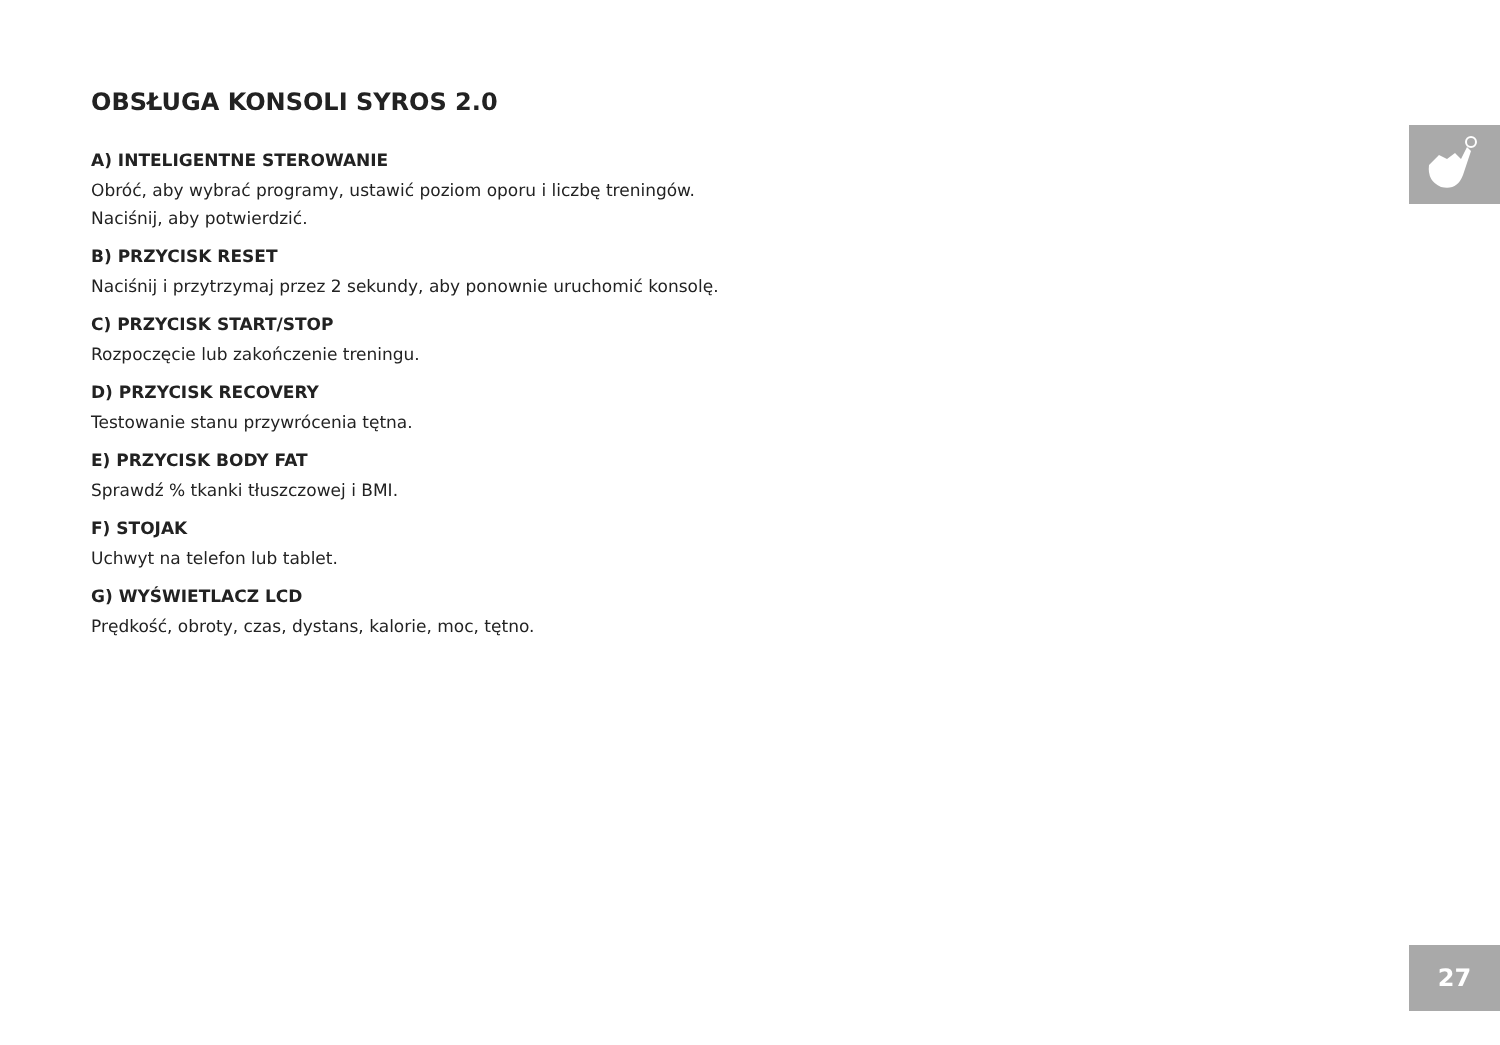OBSŁUGA KONSOLI SYROS 2.0
A) INTELIGENTNE STEROWANIE
Obróć, aby wybrać programy, ustawić poziom oporu i liczbę treningów. Naciśnij, aby potwierdzić.
B) PRZYCISK RESET
Naciśnij i przytrzymaj przez 2 sekundy, aby ponownie uruchomić konsolę.
C) PRZYCISK START/STOP
Rozpoczęcie lub zakończenie treningu.
D) PRZYCISK RECOVERY
Testowanie stanu przywrócenia tętna.
E) PRZYCISK BODY FAT
Sprawdź % tkanki tłuszczowej i BMI.
F) STOJAK
Uchwyt na telefon lub tablet.
G) WYŚWIETLACZ LCD
Prędkość, obroty, czas, dystans, kalorie, moc, tętno.
27